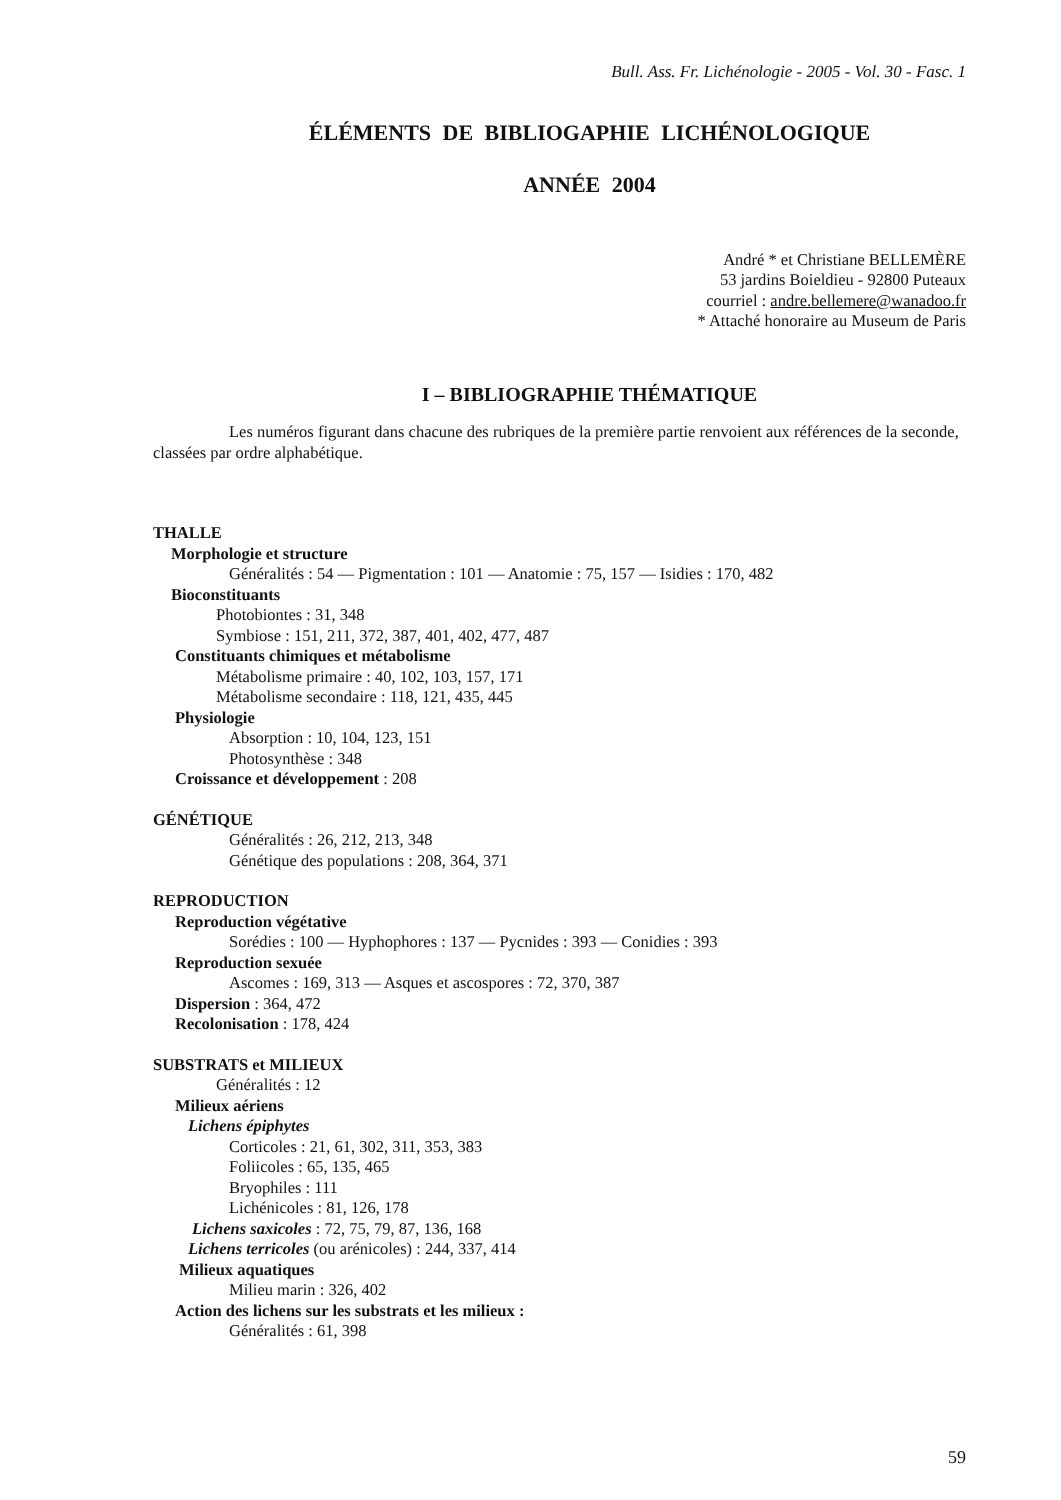Bull. Ass. Fr. Lichénologie - 2005 - Vol. 30 - Fasc. 1
ÉLÉMENTS DE BIBLIOGAPHIE LICHÉNOLOGIQUE
ANNÉE 2004
André * et Christiane BELLEMÈRE
53 jardins Boieldieu - 92800 Puteaux
courriel : andre.bellemere@wanadoo.fr
* Attaché honoraire au Museum de Paris
I – BIBLIOGRAPHIE THÉMATIQUE
Les numéros figurant dans chacune des rubriques de la première partie renvoient aux références de la seconde, classées par ordre alphabétique.
THALLE
Morphologie et structure
Généralités : 54 — Pigmentation : 101 — Anatomie : 75, 157 — Isidies : 170, 482
Bioconstituants
Photobiontes : 31, 348
Symbiose : 151, 211, 372, 387, 401, 402, 477, 487
Constituants chimiques et métabolisme
Métabolisme primaire : 40, 102, 103, 157, 171
Métabolisme secondaire : 118, 121, 435, 445
Physiologie
Absorption : 10, 104, 123, 151
Photosynthèse : 348
Croissance et développement : 208
GÉNÉTIQUE
Généralités : 26, 212, 213, 348
Génétique des populations : 208, 364, 371
REPRODUCTION
Reproduction végétative
Sorédies : 100 — Hyphophores : 137 — Pycnides : 393 — Conidies : 393
Reproduction sexuée
Ascomes : 169, 313 — Asques et ascospores : 72, 370, 387
Dispersion : 364, 472
Recolonisation : 178, 424
SUBSTRATS et MILIEUX
Généralités : 12
Milieux aériens
Lichens épiphytes
Corticoles : 21, 61, 302, 311, 353, 383
Foliicoles : 65, 135, 465
Bryophiles : 111
Lichénicoles : 81, 126, 178
Lichens saxicoles : 72, 75, 79, 87, 136, 168
Lichens terricoles (ou arénicoles) : 244, 337, 414
Milieux aquatiques
Milieu marin : 326, 402
Action des lichens sur les substrats et les milieux :
Généralités : 61, 398
59